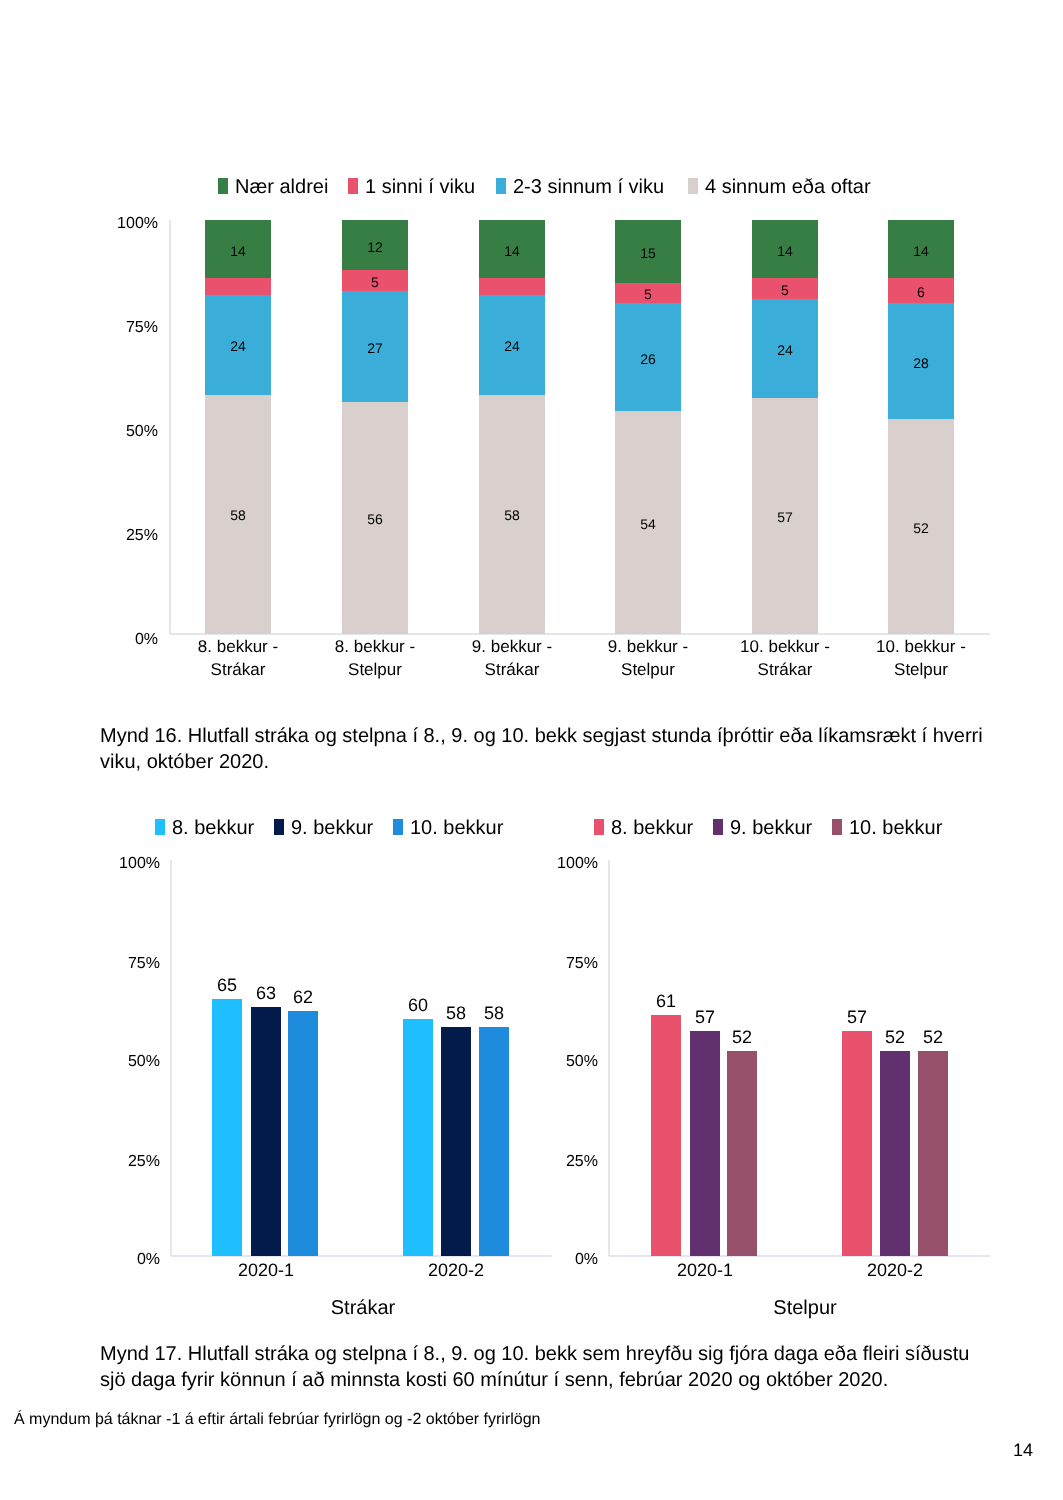Nær aldrei
1 sinni í viku
2-3 sinnum í viku
4 sinnum eða oftar
100%
75%
50%
25%
0%
14
24
58
12
5
27
56
14
24
58
15
5
26
54
14
5
24
57
14
6
28
52
8. bekkur -
Strákar
8. bekkur -
Stelpur
9. bekkur -
Strákar
9. bekkur -
Stelpur
10. bekkur -
Strákar
10. bekkur -
Stelpur
Mynd 16. Hlutfall stráka og stelpna í 8., 9. og 10. bekk segjast stunda íþróttir eða líkamsrækt í hverri viku, október 2020.
8. bekkur
9. bekkur
10. bekkur
8. bekkur
9. bekkur
10. bekkur
100%
75%
50%
25%
0%
100%
75%
50%
25%
0%
65
63
62
60
58
58
61
57
52
57
52
52
2020-1
2020-2
2020-1
2020-2
Strákar
Stelpur
Mynd 17. Hlutfall stráka og stelpna í 8., 9. og 10. bekk sem hreyfðu sig fjóra daga eða fleiri síðustu sjö daga fyrir könnun í að minnsta kosti 60 mínútur í senn, febrúar 2020 og október 2020.
Á myndum þá táknar -1 á eftir ártali febrúar fyrirlögn og -2 október fyrirlögn
14